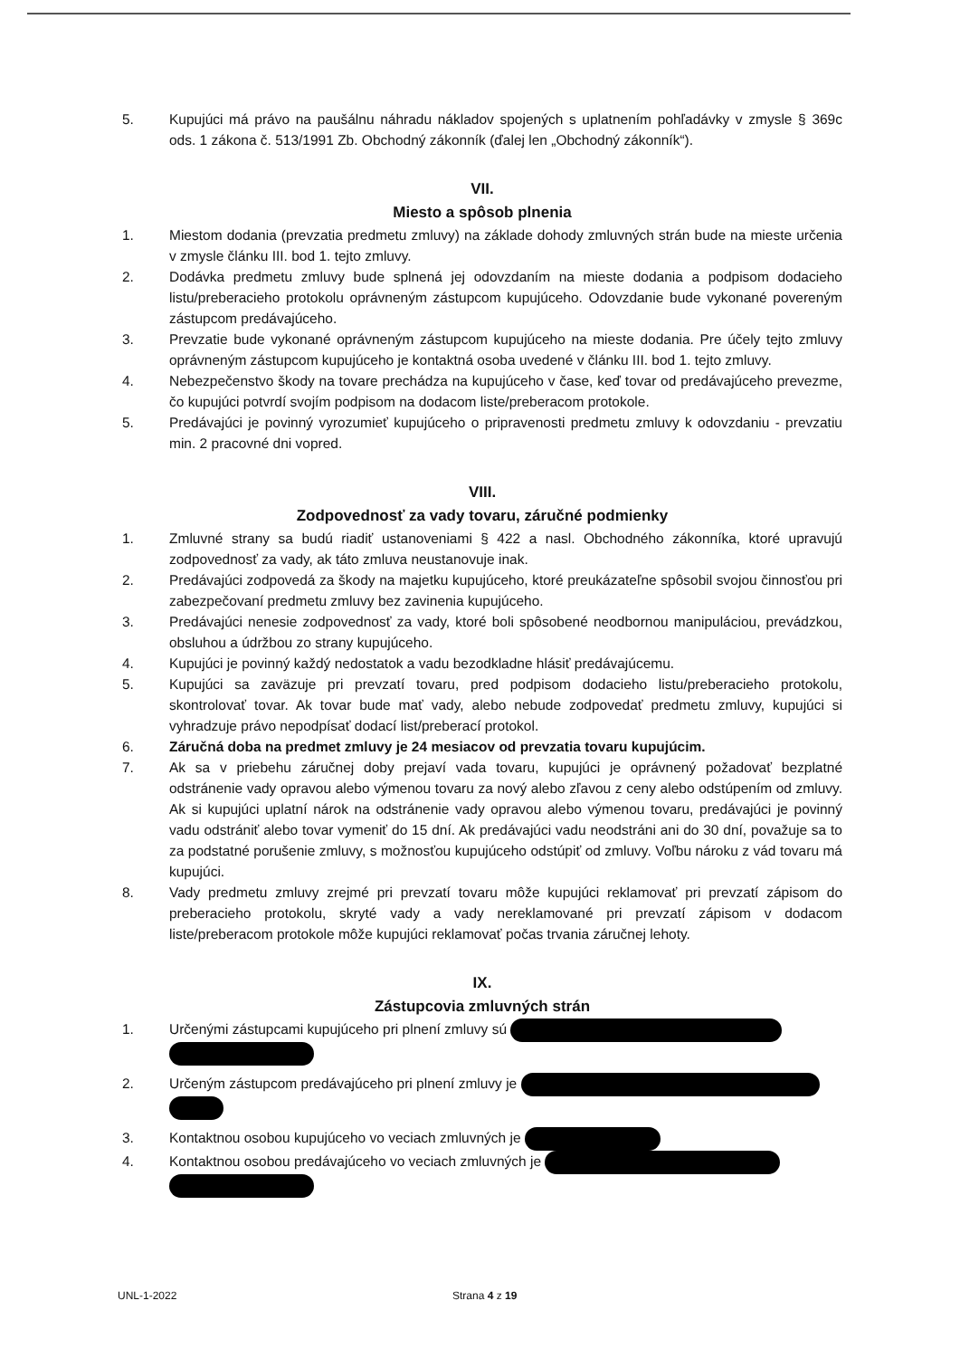5. Kupujúci má právo na paušálnu náhradu nákladov spojených s uplatnením pohľadávky v zmysle § 369c ods. 1 zákona č. 513/1991 Zb. Obchodný zákonník (ďalej len „Obchodný zákonník“).
VII.
Miesto a spôsob plnenia
1. Miestom dodania (prevzatia predmetu zmluvy) na základe dohody zmluvných strán bude na mieste určenia v zmysle článku III. bod 1. tejto zmluvy.
2. Dodávka predmetu zmluvy bude splnená jej odovzdaním na mieste dodania a podpisom dodacieho listu/preberacieho protokolu oprávneným zástupcom kupujúceho. Odovzdanie bude vykonané povereným zástupcom predávajúceho.
3. Prevzatie bude vykonané oprávneným zástupcom kupujúceho na mieste dodania. Pre účely tejto zmluvy oprávneným zástupcom kupujúceho je kontaktná osoba uvedené v článku III. bod 1. tejto zmluvy.
4. Nebezpečenstvo škody na tovare prechádza na kupujúceho v čase, keď tovar od predávajúceho prevezme, čo kupujúci potvrdí svojím podpisom na dodacom liste/preberacom protokole.
5. Predávajúci je povinný vyrozumieť kupujúceho o pripravenosti predmetu zmluvy k odovzdaniu - prevzatiu min. 2 pracovné dni vopred.
VIII.
Zodpovednosť za vady tovaru, záručné podmienky
1. Zmluvné strany sa budú riadiť ustanoveniami § 422 a nasl. Obchodného zákonníka, ktoré upravujú zodpovednosť za vady, ak táto zmluva neustanovuje inak.
2. Predávajúci zodpovedá za škody na majetku kupujúceho, ktoré preukázateľne spôsobil svojou činnosťou pri zabezpečovaní predmetu zmluvy bez zavinenia kupujúceho.
3. Predávajúci nenesie zodpovednosť za vady, ktoré boli spôsobené neodbornou manipuláciou, prevádzkou, obsluhou a údržbou zo strany kupujúceho.
4. Kupujúci je povinný každý nedostatok a vadu bezodkladne hlásiť predávajúcemu.
5. Kupujúci sa zaväzuje pri prevzatí tovaru, pred podpisom dodacieho listu/preberacieho protokolu, skontrolovať tovar. Ak tovar bude mať vady, alebo nebude zodpovedať predmetu zmluvy, kupujúci si vyhradzuje právo nepodpísať dodací list/preberací protokol.
6. Záručná doba na predmet zmluvy je 24 mesiacov od prevzatia tovaru kupujúcim.
7. Ak sa v priebehu záručnej doby prejaví vada tovaru, kupujúci je oprávnený požadovať bezplatné odstránenie vady opravou alebo výmenou tovaru za nový alebo zľavou z ceny alebo odstúpením od zmluvy. Ak si kupujúci uplatní nárok na odstránenie vady opravou alebo výmenou tovaru, predávajúci je povinný vadu odstrániť alebo tovar vymeniť do 15 dní. Ak predávajúci vadu neodstráni ani do 30 dní, považuje sa to za podstatné porušenie zmluvy, s možnosťou kupujúceho odstúpiť od zmluvy. Voľbu nároku z vád tovaru má kupujúci.
8. Vady predmetu zmluvy zrejmé pri prevzatí tovaru môže kupujúci reklamovať pri prevzatí zápisom do preberacieho protokolu, skryté vady a vady nereklamované pri prevzatí zápisom v dodacom liste/preberacom protokole môže kupujúci reklamovať počas trvania záručnej lehoty.
IX.
Zástupcovia zmluvných strán
1. Určenými zástupcami kupujúceho pri plnení zmluvy sú
2. Určeným zástupcom predávajúceho pri plnení zmluvy je
3. Kontaktnou osobou kupujúceho vo veciach zmluvných je
4. Kontaktnou osobou predávajúceho vo veciach zmluvných je
UNL-1-2022 Strana 4 z 19